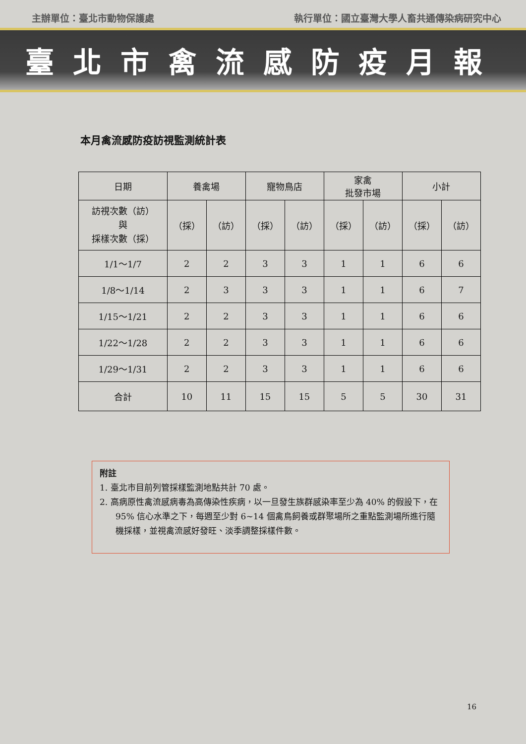主辦單位：臺北市動物保護處 執行單位：國立臺灣大學人畜共通傳染病研究中心
臺北市禽流感防疫月報
本月禽流感防疫訪視監測統計表
| 日期 | 養禽場 | | 寵物鳥店 | | 家禽 批發市場 | | 小計 | |
| --- | --- | --- | --- | --- | --- | --- | --- | --- |
| 訪視次數（訪） 與 採樣次數（採） | （採） | （訪） | （採） | （訪） | （採） | （訪） | （採） | （訪） |
| 1/1～1/7 | 2 | 2 | 3 | 3 | 1 | 1 | 6 | 6 |
| 1/8～1/14 | 2 | 3 | 3 | 3 | 1 | 1 | 6 | 7 |
| 1/15～1/21 | 2 | 2 | 3 | 3 | 1 | 1 | 6 | 6 |
| 1/22～1/28 | 2 | 2 | 3 | 3 | 1 | 1 | 6 | 6 |
| 1/29～1/31 | 2 | 2 | 3 | 3 | 1 | 1 | 6 | 6 |
| 合計 | 10 | 11 | 15 | 15 | 5 | 5 | 30 | 31 |
附註
1. 臺北市目前列管採樣監測地點共計 70 處。
2. 高病原性禽流感病毒為高傳染性疾病，以一旦發生族群感染率至少為 40% 的假設下，在 95% 信心水準之下，每週至少對 6~14 個禽鳥飼養或群聚場所之重點監測場所進行隨機採樣，並視禽流感好發旺、淡季調整採樣件數。
16